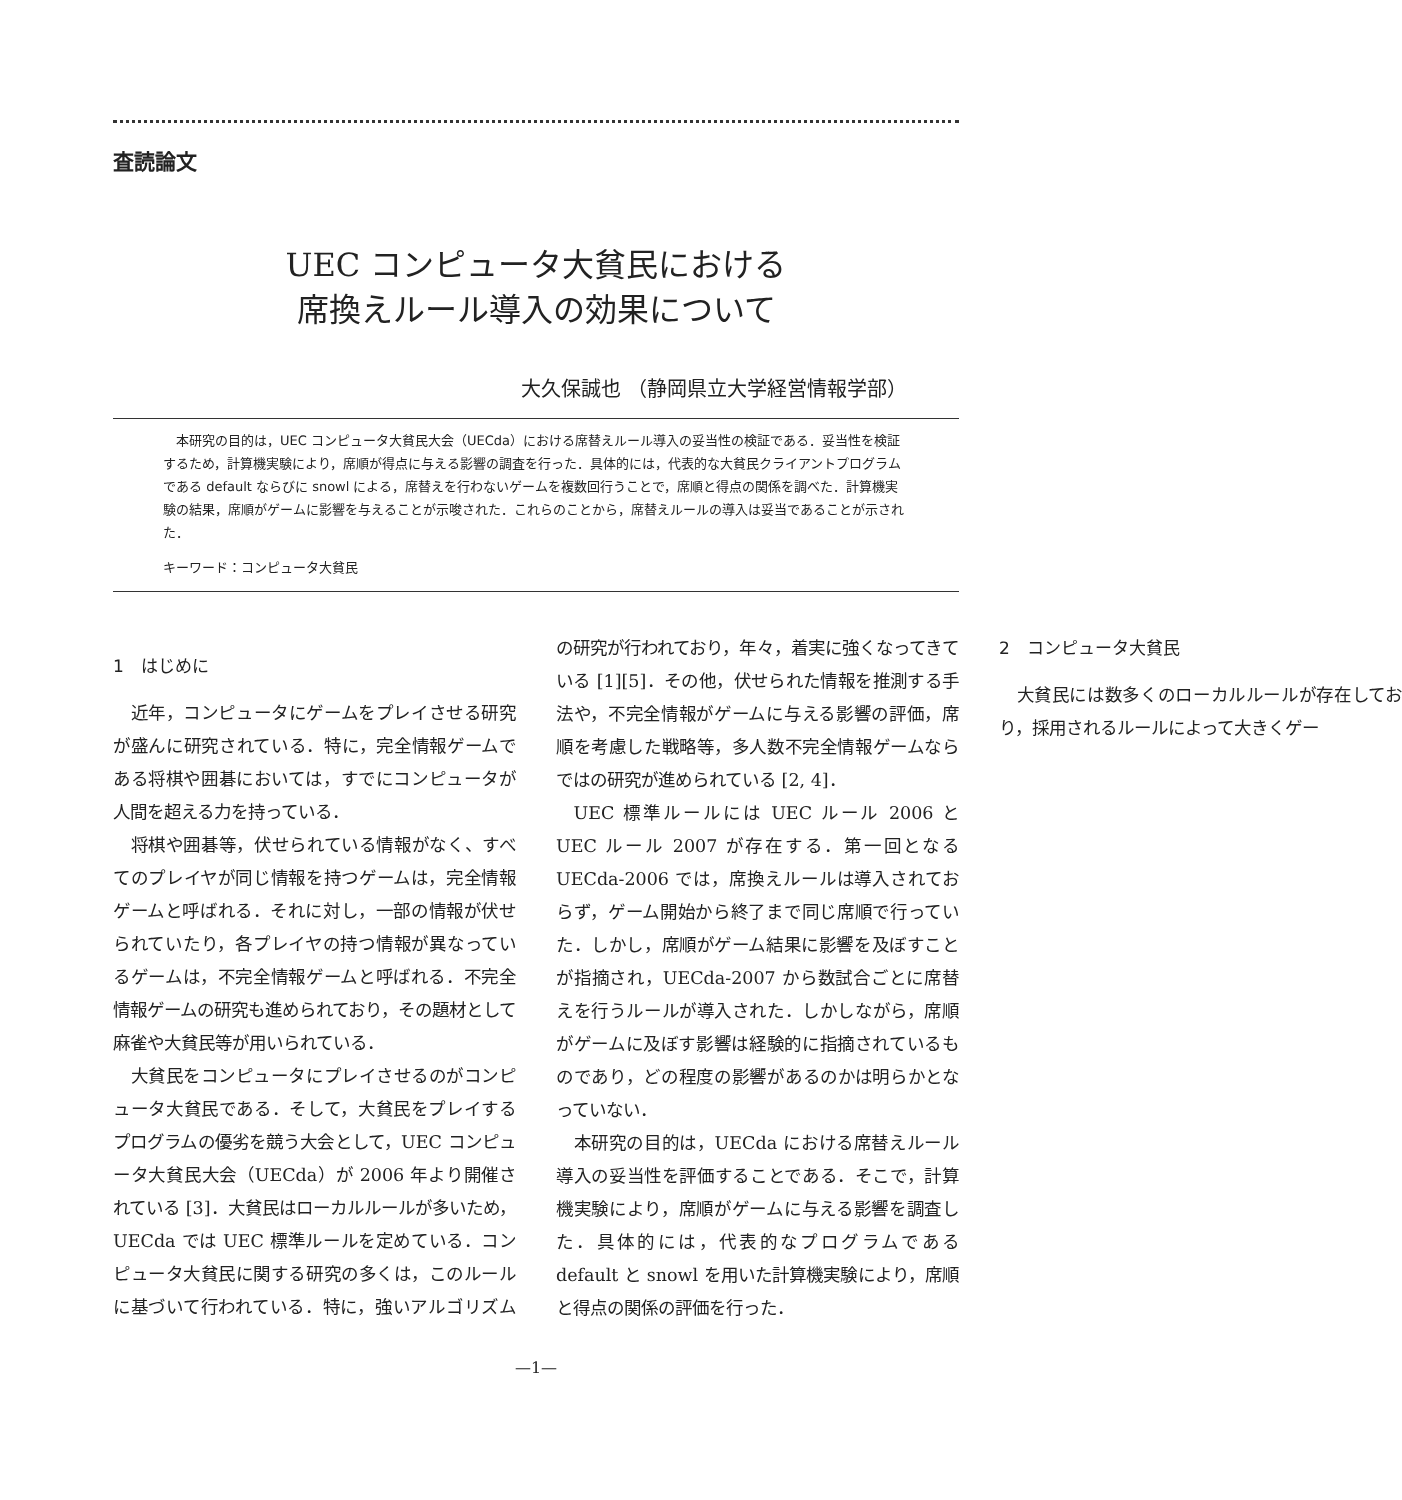査読論文
UEC コンピュータ大貧民における
席換えルール導入の効果について
大久保誠也 （静岡県立大学経営情報学部）
本研究の目的は，UEC コンピュータ大貧民大会（UECda）における席替えルール導入の妥当性の検証である．妥当性を検証するため，計算機実験により，席順が得点に与える影響の調査を行った．具体的には，代表的な大貧民クライアントプログラムである default ならびに snowl による，席替えを行わないゲームを複数回行うことで，席順と得点の関係を調べた．計算機実験の結果，席順がゲームに影響を与えることが示唆された．これらのことから，席替えルールの導入は妥当であることが示された．
キーワード：コンピュータ大貧民
1　はじめに
近年，コンピュータにゲームをプレイさせる研究が盛んに研究されている．特に，完全情報ゲームである将棋や囲碁においては，すでにコンピュータが人間を超える力を持っている．
将棋や囲碁等，伏せられている情報がなく、すべてのプレイヤが同じ情報を持つゲームは，完全情報ゲームと呼ばれる．それに対し，一部の情報が伏せられていたり，各プレイヤの持つ情報が異なっているゲームは，不完全情報ゲームと呼ばれる．不完全情報ゲームの研究も進められており，その題材として麻雀や大貧民等が用いられている．
大貧民をコンピュータにプレイさせるのがコンピュータ大貧民である．そして，大貧民をプレイするプログラムの優劣を競う大会として，UEC コンピュータ大貧民大会（UECda）が 2006 年より開催されている [3]．大貧民はローカルルールが多いため，UECda では UEC 標準ルールを定めている．コンピュータ大貧民に関する研究の多くは，このルールに基づいて行われている．特に，強いアルゴリズムの研究が行われており，年々，着実に強くなってきている [1][5]．その他，伏せられた情報を推測する手法や，不完全情報がゲームに与える影響の評価，席順を考慮した戦略等，多人数不完全情報ゲームならではの研究が進められている [2, 4]．
UEC 標準ルールには UEC ルール 2006 と UEC ルール 2007 が存在する．第一回となる UECda-2006 では，席換えルールは導入されておらず，ゲーム開始から終了まで同じ席順で行っていた．しかし，席順がゲーム結果に影響を及ぼすことが指摘され，UECda-2007 から数試合ごとに席替えを行うルールが導入された．しかしながら，席順がゲームに及ぼす影響は経験的に指摘されているものであり，どの程度の影響があるのかは明らかとなっていない．
本研究の目的は，UECda における席替えルール導入の妥当性を評価することである．そこで，計算機実験により，席順がゲームに与える影響を調査した．具体的には，代表的なプログラムである default と snowl を用いた計算機実験により，席順と得点の関係の評価を行った．
2　コンピュータ大貧民
大貧民には数多くのローカルルールが存在しており，採用されるルールによって大きくゲー
—1—